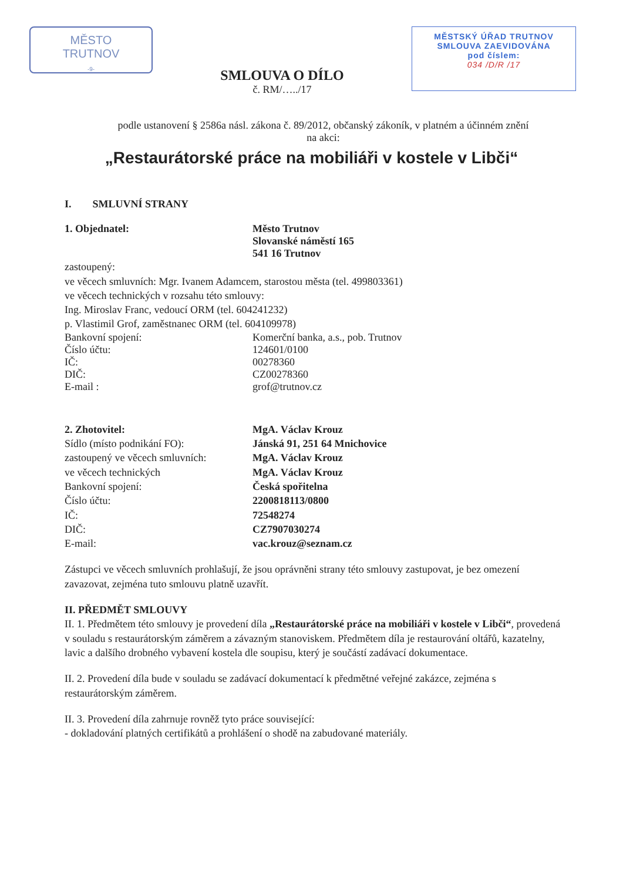MĚSTO
TRUTNOV
-9-
SMLOUVA O DÍLO
č. RM/…../17
MĚSTSKÝ ÚŘAD TRUTNOV
SMLOUVA ZAEVIDOVÁNA
pod číslem:
034 /D/R /17
podle ustanovení § 2586a násl. zákona č. 89/2012, občanský zákoník, v platném a účinném znění
na akci:
„Restaurátorské práce na mobiliáři v kostele v Libči“
I. SMLUVNÍ STRANY
1. Objednatel: Město Trutnov
Slovanské náměstí 165
541 16 Trutnov
zastoupený:
ve věcech smluvních: Mgr. Ivanem Adamcem, starostou města (tel. 499803361)
ve věcech technických v rozsahu této smlouvy:
Ing. Miroslav Franc, vedoucí ORM (tel. 604241232)
p. Vlastimil Grof, zaměstnanec ORM (tel. 604109978)
Bankovní spojení:
Číslo účtu:
IČ:
DIČ:
E-mail :
Komerční banka, a.s., pob. Trutnov
124601/0100
00278360
CZ00278360
grof@trutnov.cz
2. Zhotovitel:
Sídlo (místo podnikání FO):
zastoupený ve věcech smluvních:
ve věcech technických
Bankovní spojení:
Číslo účtu:
IČ:
DIČ:
E-mail:
MgA. Václav Krouz
Jánská 91, 251 64 Mnichovice
MgA. Václav Krouz
MgA. Václav Krouz
Česká spořitelna
2200818113/0800
72548274
CZ7907030274
vac.krouz@seznam.cz
Zástupci ve věcech smluvních prohlašují, že jsou oprávněni strany této smlouvy zastupovat, je bez omezení zavazovat, zejména tuto smlouvu platně uzavřít.
II. PŘEDMĚT SMLOUVY
II. 1. Předmětem této smlouvy je provedení díla „Restaurátorské práce na mobiliáři v kostele v Libči“, provedená v souladu s restaurátorským záměrem a závazným stanoviskem. Předmětem díla je restaurování oltářů, kazatelny, lavic a dalšího drobného vybavení kostela dle soupisu, který je součástí zadávací dokumentace.
II. 2. Provedení díla bude v souladu se zadávací dokumentací k předmětné veřejné zakázce, zejména s restaurátorským záměrem.
II. 3. Provedení díla zahrnuje rovněž tyto práce související:
- dokladování platných certifikátů a prohlášení o shodě na zabudované materiály.